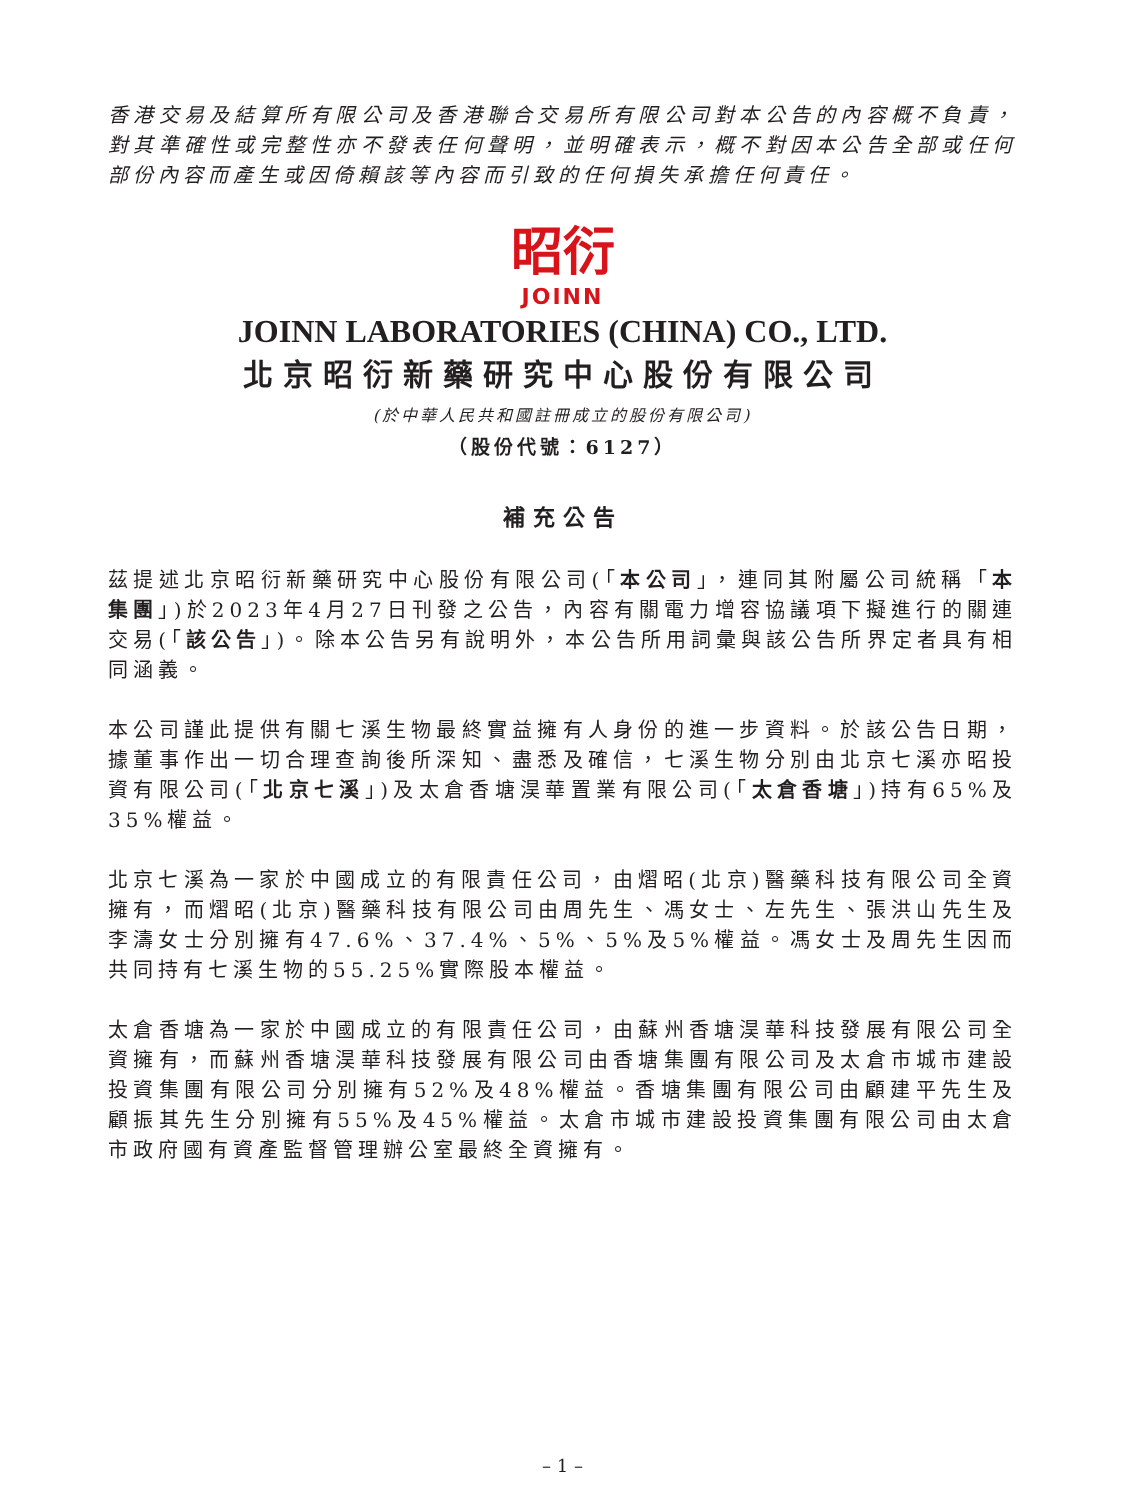香港交易及結算所有限公司及香港聯合交易所有限公司對本公告的內容概不負責，對其準確性或完整性亦不發表任何聲明，並明確表示，概不對因本公告全部或任何部份內容而產生或因倚賴該等內容而引致的任何損失承擔任何責任。
昭衍
JOINN
JOINN LABORATORIES (CHINA) CO., LTD.
北京昭衍新藥研究中心股份有限公司
(於中華人民共和國註冊成立的股份有限公司)
（股份代號：6127）
補充公告
茲提述北京昭衍新藥研究中心股份有限公司(「本公司」，連同其附屬公司統稱「本集團」)於2023年4月27日刊發之公告，內容有關電力增容協議項下擬進行的關連交易(「該公告」)。除本公告另有說明外，本公告所用詞彙與該公告所界定者具有相同涵義。
本公司謹此提供有關七溪生物最終實益擁有人身份的進一步資料。於該公告日期，據董事作出一切合理查詢後所深知、盡悉及確信，七溪生物分別由北京七溪亦昭投資有限公司(「北京七溪」)及太倉香塘淏華置業有限公司(「太倉香塘」)持有65%及35%權益。
北京七溪為一家於中國成立的有限責任公司，由熠昭(北京)醫藥科技有限公司全資擁有，而熠昭(北京)醫藥科技有限公司由周先生、馮女士、左先生、張洪山先生及李濤女士分別擁有47.6%、37.4%、5%、5%及5%權益。馮女士及周先生因而共同持有七溪生物的55.25%實際股本權益。
太倉香塘為一家於中國成立的有限責任公司，由蘇州香塘淏華科技發展有限公司全資擁有，而蘇州香塘淏華科技發展有限公司由香塘集團有限公司及太倉市城市建設投資集團有限公司分別擁有52%及48%權益。香塘集團有限公司由顧建平先生及顧振其先生分別擁有55%及45%權益。太倉市城市建設投資集團有限公司由太倉市政府國有資產監督管理辦公室最終全資擁有。
– 1 –